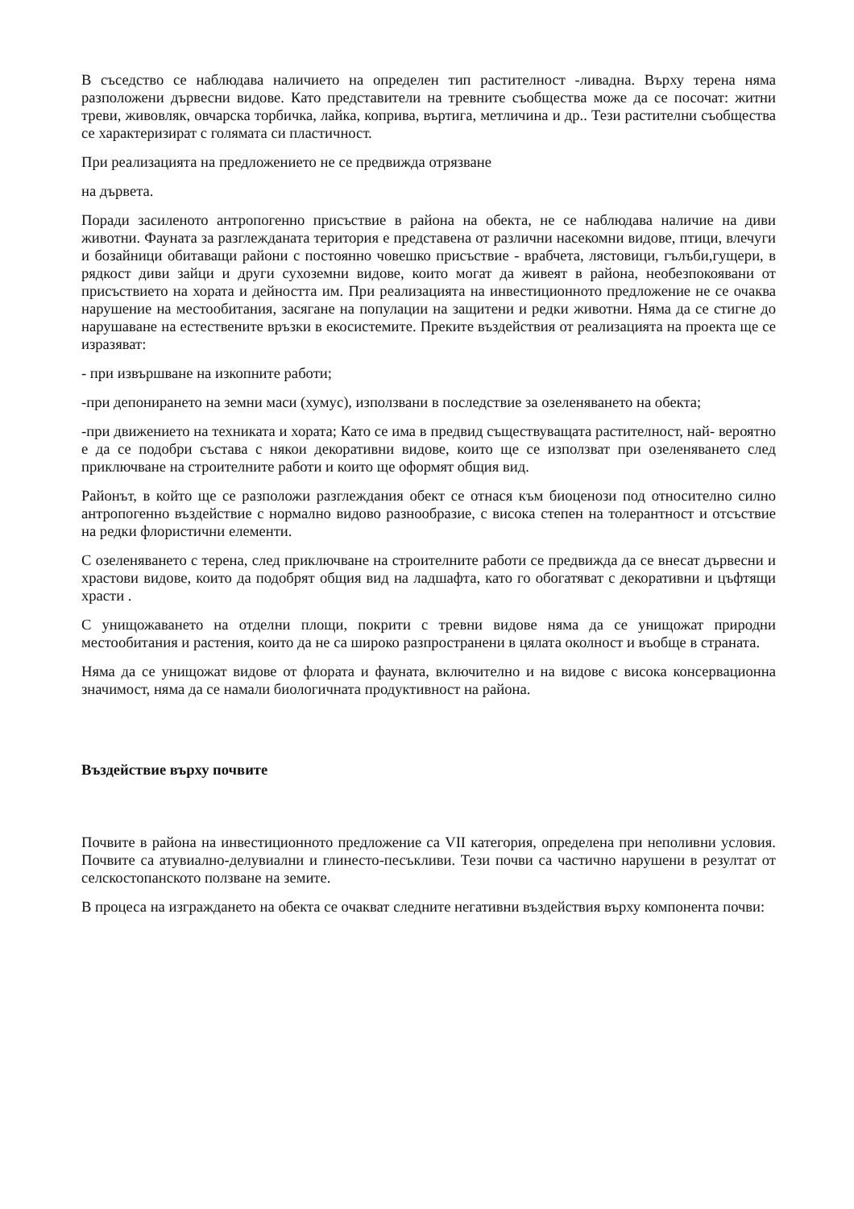В съседство се наблюдава наличието на определен тип растителност -ливадна. Върху терена няма разположени дървесни видове. Като представители на тревните съобщества може да се посочат: житни треви, живовляк, овчарска торбичка, лайка, коприва, въртига, метличина и др.. Тези растителни съобщества се характеризират с голямата си пластичност.
При реализацията на предложението не се предвижда отрязване
на дървета.
Поради засиленото антропогенно присъствие в района на обекта, не се наблюдава наличие на диви животни. Фауната за разглежданата територия е представена от различни насекомни видове, птици, влечуги и бозайници обитаващи райони с постоянно човешко присъствие - врабчета, лястовици, гълъби,гущери, в рядкост диви зайци и други сухоземни видове, които могат да живеят в района, необезпокоявани от присъствието на хората и дейността им. При реализацията на инвестиционното предложение не се очаква нарушение на местообитания, засягане на популации на защитени и редки животни. Няма да се стигне до нарушаване на естествените връзки в екосистемите. Преките въздействия от реализацията на проекта ще се изразяват:
- при извършване на изкопните работи;
-при депонирането на земни маси (хумус), използвани в последствие за озеленяването на обекта;
-при движението на техниката и хората; Като се има в предвид съществуващата растителност, най- вероятно е да се подобри състава с някои декоративни видове, които ще се използват при озеленяването след приключване на строителните работи и които ще оформят общия вид.
Районът, в който ще се разположи разглеждания обект се отнася към биоценози под относително силно антропогенно въздействие с нормално видово разнообразие, с висока степен на толерантност и отсъствие на редки флористични елементи.
С озеленяването с терена, след приключване на строителните работи се предвижда да се внесат дървесни и храстови видове, които да подобрят общия вид на ладшафта, като го обогатяват с декоративни и цъфтящи храсти .
С унищожаването на отделни площи, покрити с тревни видове няма да се унищожат природни местообитания и растения, които да не са широко разпространени в цялата околност и въобще в страната.
Няма да се унищожат видове от флората и фауната, включително и на видове с висока консервационна значимост, няма да се намали биологичната продуктивност на района.
Въздействие върху почвите
Почвите в района на инвестиционното предложение са VII категория, определена при неполивни условия. Почвите са атувиално-делувиални и глинесто-песъкливи. Тези почви са частично нарушени в резултат от селскостопанското ползване на земите.
В процеса на изграждането на обекта се очакват следните негативни въздействия върху компонента почви: